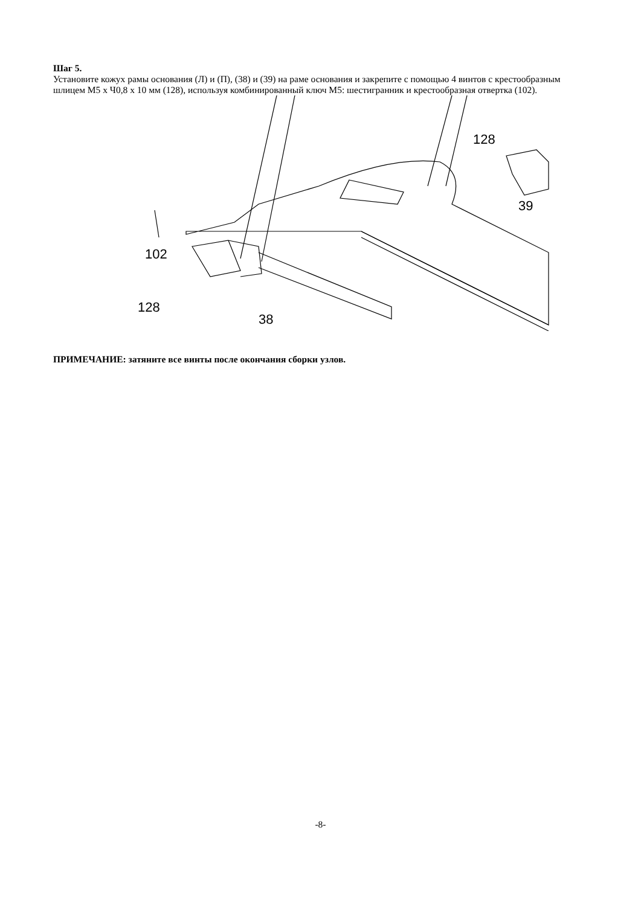Шаг 5.
Установите кожух рамы основания (Л) и (П), (38) и (39) на раме основания и закрепите с помощью 4 винтов с крестообразным шлицем М5 х Ч0,8 х 10 мм (128), используя комбинированный ключ М5: шестигранник и крестообразная отвертка (102).
128
39
102
128
38
ПРИМЕЧАНИЕ: затяните все винты после окончания сборки узлов.
-8-